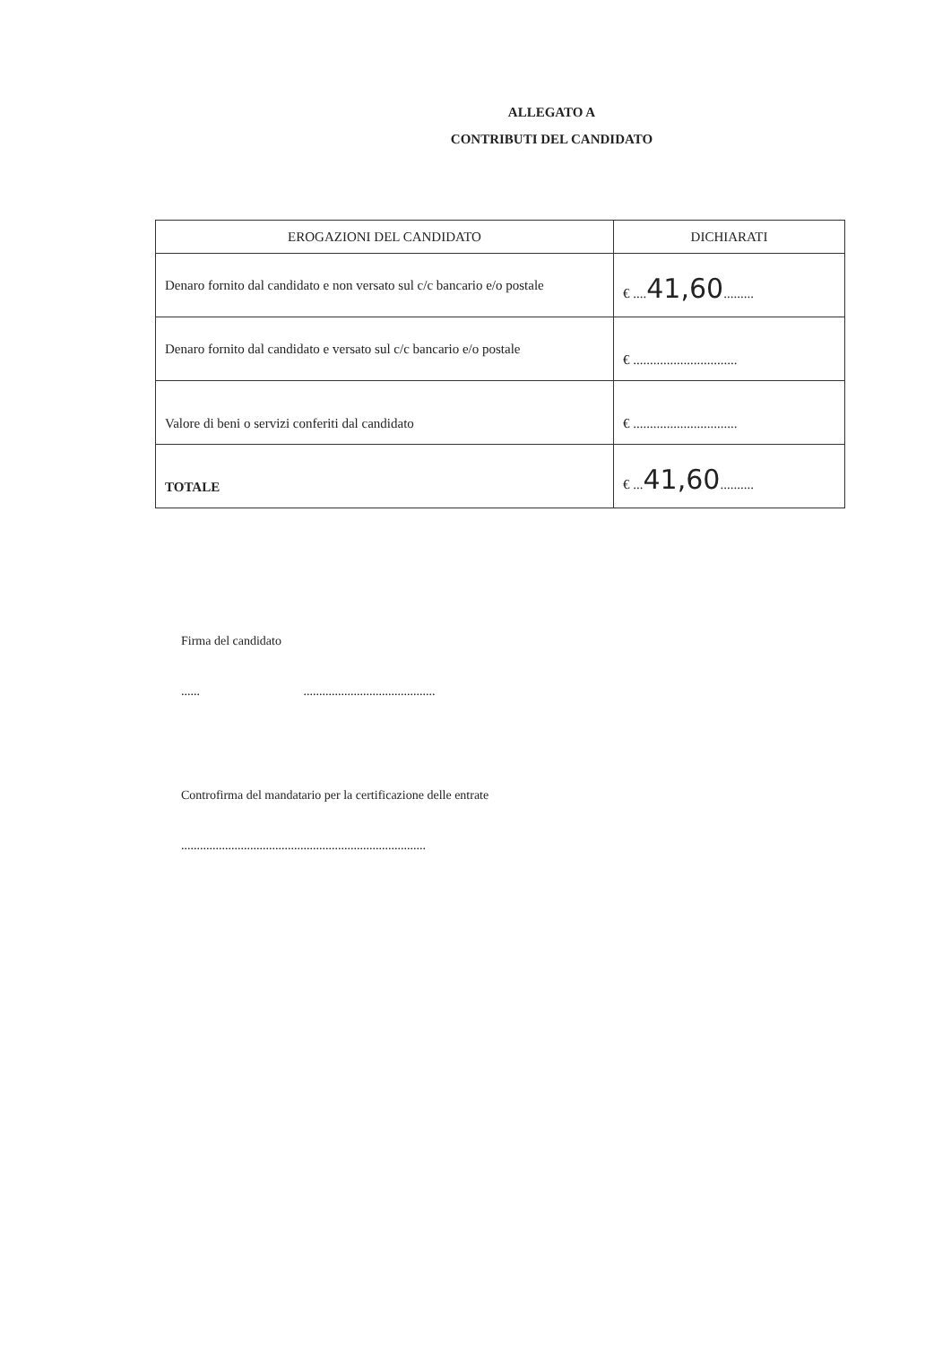ALLEGATO A
CONTRIBUTI DEL CANDIDATO
| EROGAZIONI DEL CANDIDATO | DICHIARATI |
| --- | --- |
| Denaro fornito dal candidato e non versato sul c/c bancario e/o postale | € .... 41,60 ......... |
| Denaro fornito dal candidato e versato sul c/c bancario e/o postale | € ............................... |
| Valore di beni o servizi conferiti dal candidato | € ............................... |
| TOTALE | € ... 41,60 .......... |
Firma del candidato
...... ..........................................
Controfirma del mandatario per la certificazione delle entrate
..............................................................................